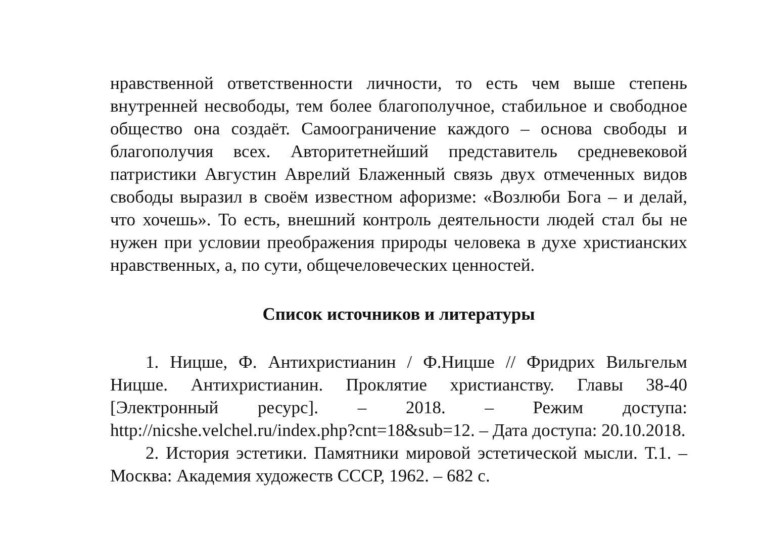нравственной ответственности личности, то есть чем выше степень внутренней несвободы, тем более благополучное, стабильное и свободное общество она создаёт. Самоограничение каждого – основа свободы и благополучия всех. Авторитетнейший представитель средневековой патристики Августин Аврелий Блаженный связь двух отмеченных видов свободы выразил в своём известном афоризме: «Возлюби Бога – и делай, что хочешь». То есть, внешний контроль деятельности людей стал бы не нужен при условии преображения природы человека в духе христианских нравственных, а, по сути, общечеловеческих ценностей.
Список источников и литературы
1. Ницше, Ф. Антихристианин / Ф.Ницше // Фридрих Вильгельм Ницше. Антихристианин. Проклятие христианству. Главы 38-40 [Электронный ресурс]. – 2018. – Режим доступа: http://nicshe.velchel.ru/index.php?cnt=18&sub=12. – Дата доступа: 20.10.2018.
2. История эстетики. Памятники мировой эстетической мысли. Т.1. – Москва: Академия художеств СССР, 1962. – 682 с.